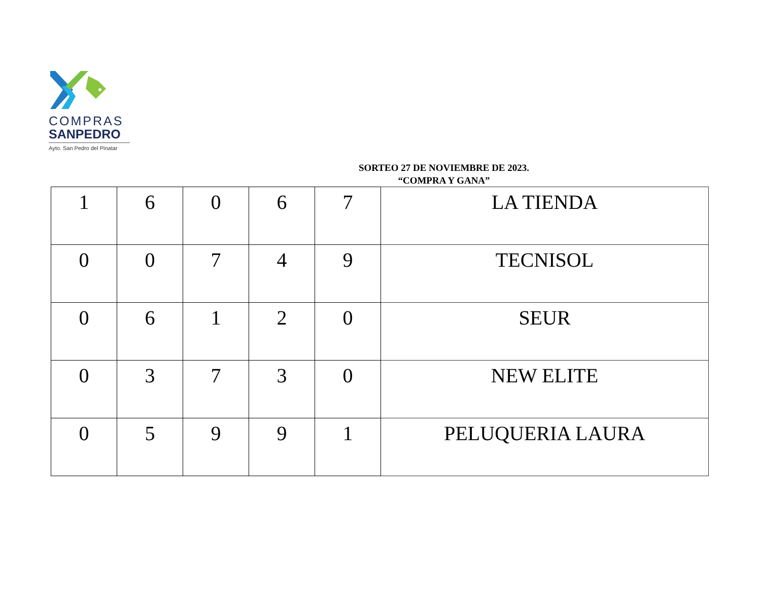COMPRAS
SANPEDRO
Ayto. San Pedro del Pinatar
SORTEO 27 DE NOVIEMBRE DE 2023.
“COMPRA Y GANA”
| 1 | 6 | 0 | 6 | 7 | LA TIENDA |
| 0 | 0 | 7 | 4 | 9 | TECNISOL |
| 0 | 6 | 1 | 2 | 0 | SEUR |
| 0 | 3 | 7 | 3 | 0 | NEW ELITE |
| 0 | 5 | 9 | 9 | 1 | PELUQUERIA LAURA |